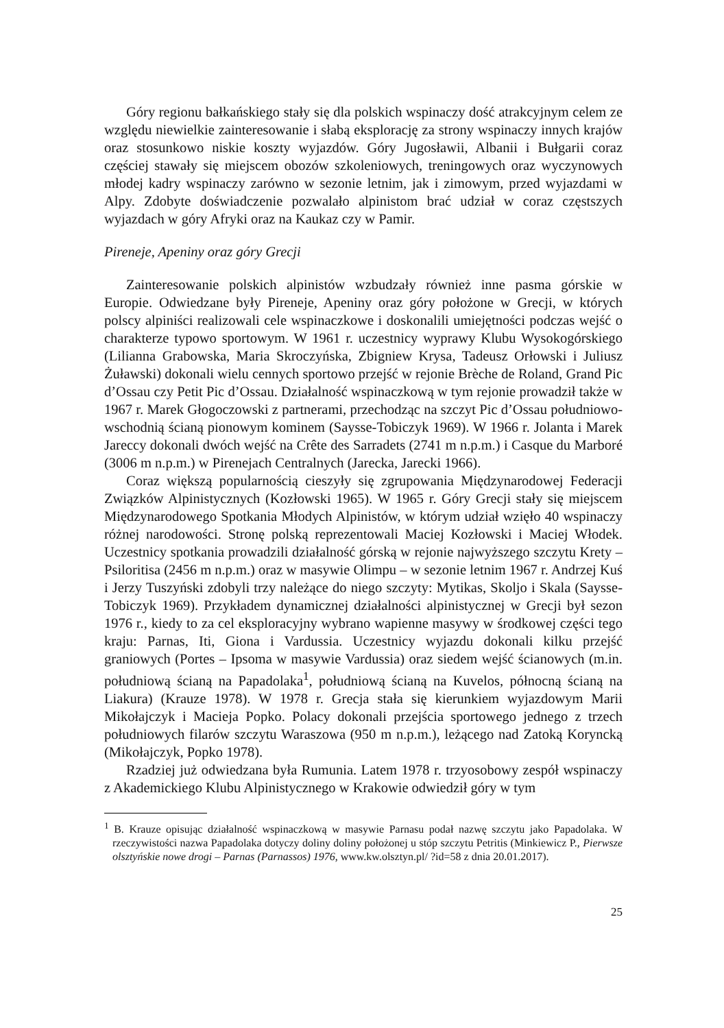Góry regionu bałkańskiego stały się dla polskich wspinaczy dość atrakcyjnym celem ze względu niewielkie zainteresowanie i słabą eksplorację za strony wspinaczy innych krajów oraz stosunkowo niskie koszty wyjazdów. Góry Jugosławii, Albanii i Bułgarii coraz częściej stawały się miejscem obozów szkoleniowych, treningowych oraz wyczynowych młodej kadry wspinaczy zarówno w sezonie letnim, jak i zimowym, przed wyjazdami w Alpy. Zdobyte doświadczenie pozwalało alpinistom brać udział w coraz częstszych wyjazdach w góry Afryki oraz na Kaukaz czy w Pamir.
Pireneje, Apeniny oraz góry Grecji
Zainteresowanie polskich alpinistów wzbudzały również inne pasma górskie w Europie. Odwiedzane były Pireneje, Apeniny oraz góry położone w Grecji, w których polscy alpiniści realizowali cele wspinaczkowe i doskonalili umiejętności podczas wejść o charakterze typowo sportowym. W 1961 r. uczestnicy wyprawy Klubu Wysokogórskiego (Lilianna Grabowska, Maria Skroczyńska, Zbigniew Krysa, Tadeusz Orłowski i Juliusz Żuławski) dokonali wielu cennych sportowo przejść w rejonie Brèche de Roland, Grand Pic d’Ossau czy Petit Pic d’Ossau. Działalność wspinaczkową w tym rejonie prowadził także w 1967 r. Marek Głogoczowski z partnerami, przechodząc na szczyt Pic d’Ossau południowo-wschodnią ścianą pionowym kominem (Saysse-Tobiczyk 1969). W 1966 r. Jolanta i Marek Jareccy dokonali dwóch wejść na Crête des Sarradets (2741 m n.p.m.) i Casque du Marboré (3006 m n.p.m.) w Pirenejach Centralnych (Jarecka, Jarecki 1966).
Coraz większą popularnością cieszyły się zgrupowania Międzynarodowej Federacji Związków Alpinistycznych (Kozłowski 1965). W 1965 r. Góry Grecji stały się miejscem Międzynarodowego Spotkania Młodych Alpinistów, w którym udział wzięło 40 wspinaczy różnej narodowości. Stronę polską reprezentowali Maciej Kozłowski i Maciej Włodek. Uczestnicy spotkania prowadzili działalność górską w rejonie najwyższego szczytu Krety – Psiloritisa (2456 m n.p.m.) oraz w masywie Olimpu – w sezonie letnim 1967 r. Andrzej Kuś i Jerzy Tuszyński zdobyli trzy należące do niego szczyty: Mytikas, Skoljo i Skala (Saysse-Tobiczyk 1969). Przykładem dynamicznej działalności alpinistycznej w Grecji był sezon 1976 r., kiedy to za cel eksploracyjny wybrano wapienne masywy w środkowej części tego kraju: Parnas, Iti, Giona i Vardussia. Uczestnicy wyjazdu dokonali kilku przejść graniowych (Portes – Ipsoma w masywie Vardussia) oraz siedem wejść ścianowych (m.in. południową ścianą na Papadolaka<sup>1</sup>, południową ścianą na Kuvelos, północną ścianą na Liakura) (Krauze 1978). W 1978 r. Grecja stała się kierunkiem wyjazdowym Marii Mikołajczyk i Macieja Popko. Polacy dokonali przejścia sportowego jednego z trzech południowych filarów szczytu Waraszowa (950 m n.p.m.), leżącego nad Zatoką Koryncką (Mikołajczyk, Popko 1978).
Rzadziej już odwiedzana była Rumunia. Latem 1978 r. trzyosobowy zespół wspinaczy z Akademickiego Klubu Alpinistycznego w Krakowie odwiedził góry w tym
<sup>1</sup> B. Krauze opisując działalność wspinaczkową w masywie Parnasu podał nazwę szczytu jako Papadolaka. W rzeczywistości nazwa Papadolaka dotyczy doliny doliny położonej u stóp szczytu Petritis (Minkiewicz P., Pierwsze olsztyńskie nowe drogi – Parnas (Parnassos) 1976, www.kw.olsztyn.pl/ ?id=58 z dnia 20.01.2017).
25